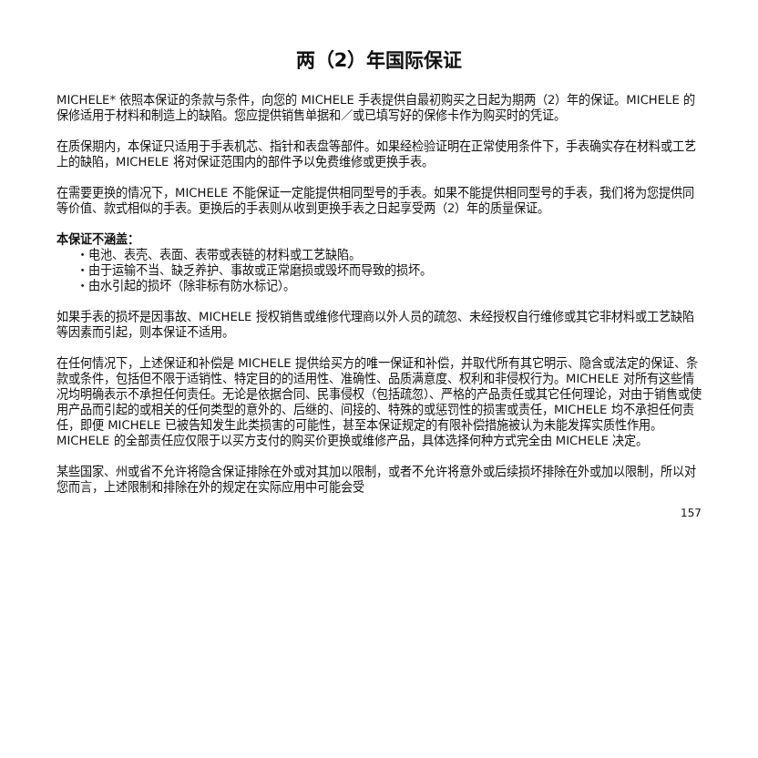两（2）年国际保证
MICHELE* 依照本保证的条款与条件，向您的 MICHELE 手表提供自最初购买之日起为期两（2）年的保证。MICHELE 的保修适用于材料和制造上的缺陷。您应提供销售单据和／或已填写好的保修卡作为购买时的凭证。
在质保期内，本保证只适用于手表机芯、指针和表盘等部件。如果经检验证明在正常使用条件下，手表确实存在材料或工艺上的缺陷，MICHELE 将对保证范围内的部件予以免费维修或更换手表。
在需要更换的情况下，MICHELE 不能保证一定能提供相同型号的手表。如果不能提供相同型号的手表，我们将为您提供同等价值、款式相似的手表。更换后的手表则从收到更换手表之日起享受两（2）年的质量保证。
本保证不涵盖：
・电池、表壳、表面、表带或表链的材料或工艺缺陷。
・由于运输不当、缺乏养护、事故或正常磨损或毁坏而导致的损坏。
・由水引起的损坏（除非标有防水标记）。
如果手表的损坏是因事故、MICHELE 授权销售或维修代理商以外人员的疏忽、未经授权自行维修或其它非材料或工艺缺陷等因素而引起，则本保证不适用。
在任何情况下，上述保证和补偿是 MICHELE 提供给买方的唯一保证和补偿，并取代所有其它明示、隐含或法定的保证、条款或条件，包括但不限于适销性、特定目的的适用性、准确性、品质满意度、权利和非侵权行为。MICHELE 对所有这些情况均明确表示不承担任何责任。无论是依据合同、民事侵权（包括疏忽）、严格的产品责任或其它任何理论，对由于销售或使用产品而引起的或相关的任何类型的意外的、后继的、间接的、特殊的或惩罚性的损害或责任，MICHELE 均不承担任何责任，即便 MICHELE 已被告知发生此类损害的可能性，甚至本保证规定的有限补偿措施被认为未能发挥实质性作用。MICHELE 的全部责任应仅限于以买方支付的购买价更换或维修产品，具体选择何种方式完全由 MICHELE 决定。
某些国家、州或省不允许将隐含保证排除在外或对其加以限制，或者不允许将意外或后续损坏排除在外或加以限制，所以对您而言，上述限制和排除在外的规定在实际应用中可能会受
157